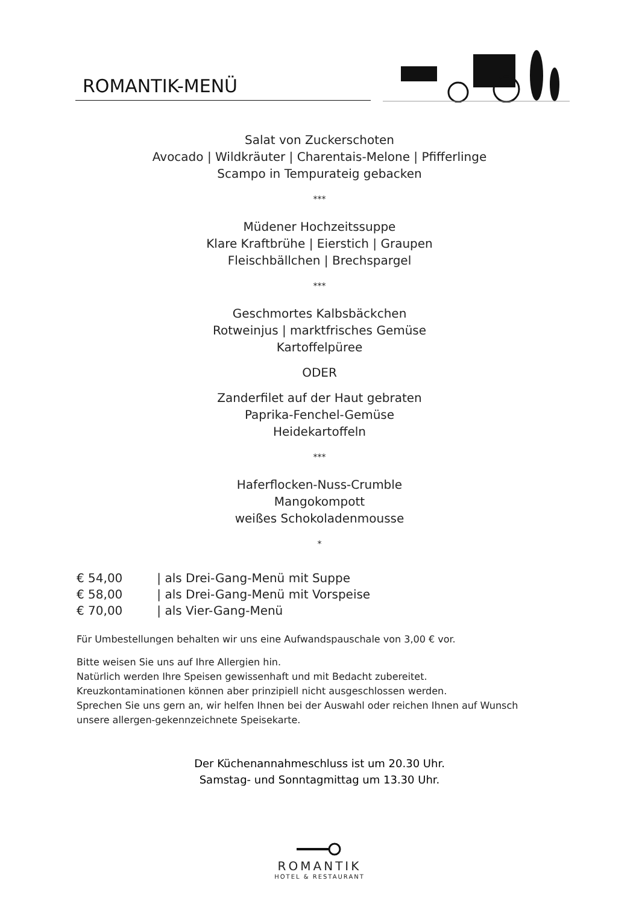ROMANTIK-MENÜ
Salat von Zuckerschoten
Avocado | Wildkräuter | Charentais-Melone | Pfifferlinge
Scampo in Tempurateig gebacken
***
Müdener Hochzeitssuppe
Klare Kraftbrühe | Eierstich | Graupen
Fleischbällchen | Brechspargel
***
Geschmortes Kalbsbäckchen
Rotweinjus | marktfrisches Gemüse
Kartoffelpüree
ODER
Zanderfilet auf der Haut gebraten
Paprika-Fenchel-Gemüse
Heidekartoffeln
***
Haferflocken-Nuss-Crumble
Mangokompott
weißes Schokoladenmousse
*
€ 54,00 | als Drei-Gang-Menü mit Suppe
€ 58,00 | als Drei-Gang-Menü mit Vorspeise
€ 70,00 | als Vier-Gang-Menü
Für Umbestellungen behalten wir uns eine Aufwandspauschale von 3,00 € vor.
Bitte weisen Sie uns auf Ihre Allergien hin.
Natürlich werden Ihre Speisen gewissenhaft und mit Bedacht zubereitet.
Kreuzkontaminationen können aber prinzipiell nicht ausgeschlossen werden.
Sprechen Sie uns gern an, wir helfen Ihnen bei der Auswahl oder reichen Ihnen auf Wunsch unsere allergen-gekennzeichnete Speisekarte.
Der Küchenannahmeschluss ist um 20.30 Uhr.
Samstag- und Sonntagmittag um 13.30 Uhr.
ROMANTIK
HOTEL & RESTAURANT